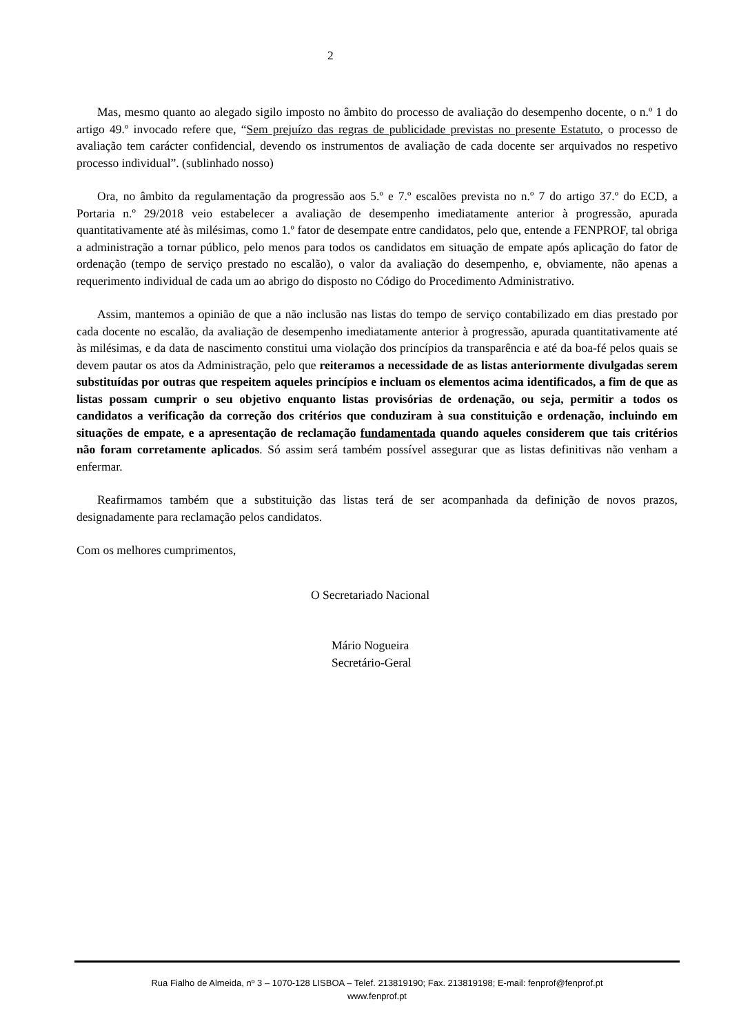2
Mas, mesmo quanto ao alegado sigilo imposto no âmbito do processo de avaliação do desempenho docente, o n.º 1 do artigo 49.º invocado refere que, “Sem prejuízo das regras de publicidade previstas no presente Estatuto, o processo de avaliação tem carácter confidencial, devendo os instrumentos de avaliação de cada docente ser arquivados no respetivo processo individual”. (sublinhado nosso)
Ora, no âmbito da regulamentação da progressão aos 5.º e 7.º escalões prevista no n.º 7 do artigo 37.º do ECD, a Portaria n.º 29/2018 veio estabelecer a avaliação de desempenho imediatamente anterior à progressão, apurada quantitativamente até às milésimas, como 1.º fator de desempate entre candidatos, pelo que, entende a FENPROF, tal obriga a administração a tornar público, pelo menos para todos os candidatos em situação de empate após aplicação do fator de ordenação (tempo de serviço prestado no escalão), o valor da avaliação do desempenho, e, obviamente, não apenas a requerimento individual de cada um ao abrigo do disposto no Código do Procedimento Administrativo.
Assim, mantemos a opinião de que a não inclusão nas listas do tempo de serviço contabilizado em dias prestado por cada docente no escalão, da avaliação de desempenho imediatamente anterior à progressão, apurada quantitativamente até às milésimas, e da data de nascimento constitui uma violação dos princípios da transparência e até da boa-fé pelos quais se devem pautar os atos da Administração, pelo que reiteramos a necessidade de as listas anteriormente divulgadas serem substituídas por outras que respeitem aqueles princípios e incluam os elementos acima identificados, a fim de que as listas possam cumprir o seu objetivo enquanto listas provisórias de ordenação, ou seja, permitir a todos os candidatos a verificação da correção dos critérios que conduziram à sua constituição e ordenação, incluindo em situações de empate, e a apresentação de reclamação fundamentada quando aqueles considerem que tais critérios não foram corretamente aplicados. Só assim será também possível assegurar que as listas definitivas não venham a enfermar.
Reafirmamos também que a substituição das listas terá de ser acompanhada da definição de novos prazos, designadamente para reclamação pelos candidatos.
Com os melhores cumprimentos,
O Secretariado Nacional
Mário Nogueira
Secretário-Geral
Rua Fialho de Almeida, nº 3 – 1070-128 LISBOA – Telef. 213819190; Fax. 213819198; E-mail: fenprof@fenprof.pt
www.fenprof.pt